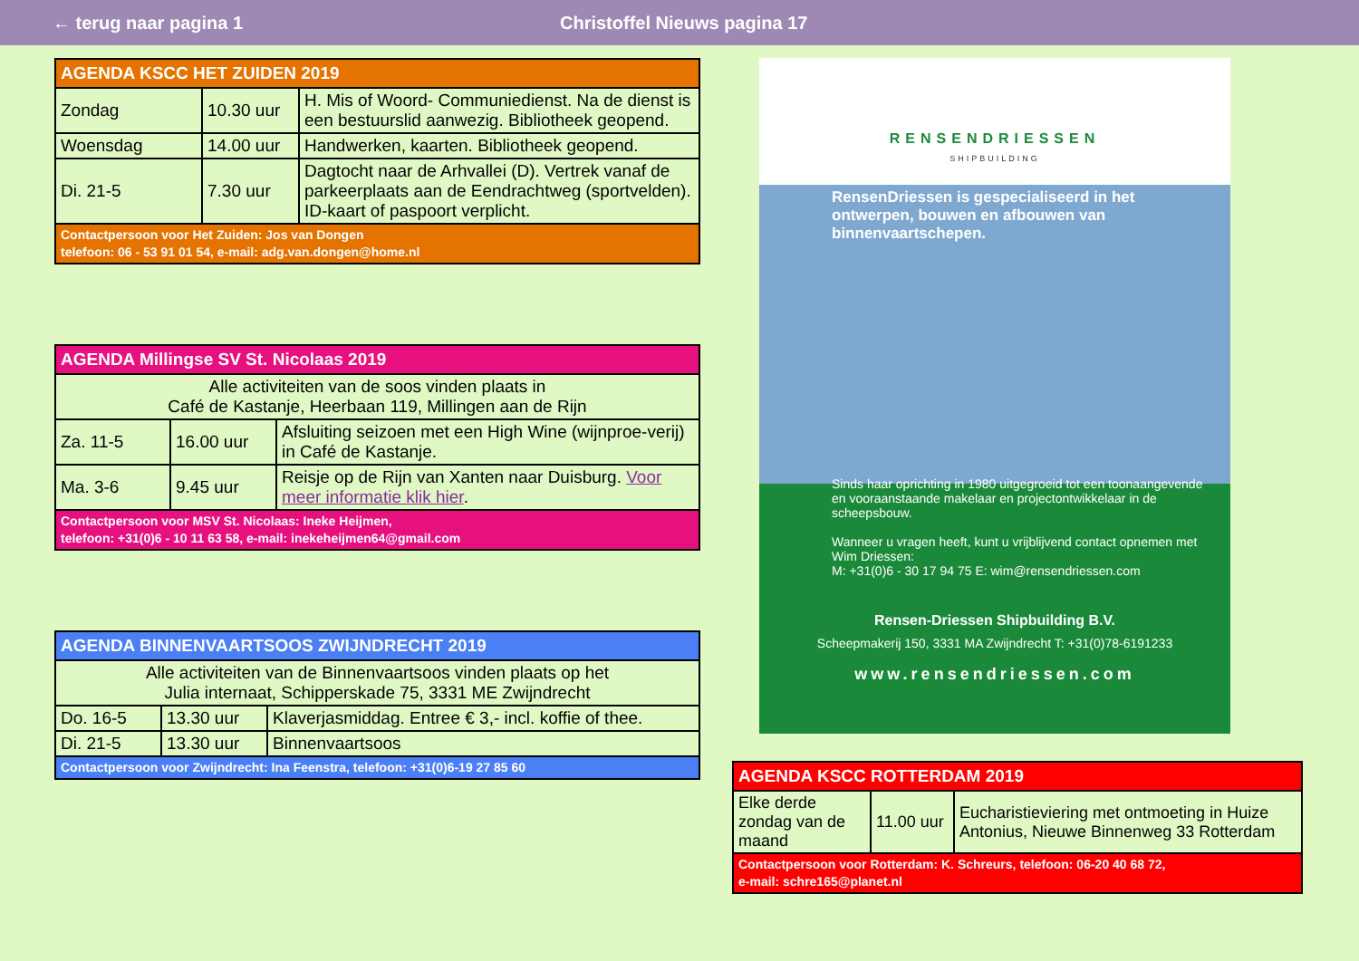← terug naar pagina 1 Christoffel Nieuws pagina 17
| AGENDA KSCC HET ZUIDEN 2019 | | |
| --- | --- | --- |
| Zondag | 10.30 uur | H. Mis of Woord- Communiedienst. Na de dienst is een bestuurslid aanwezig. Bibliotheek geopend. |
| Woensdag | 14.00 uur | Handwerken, kaarten. Bibliotheek geopend. |
| Di. 21-5 | 7.30 uur | Dagtocht naar de Arhvallei (D). Vertrek vanaf de parkeerplaats aan de Eendrachtweg (sportvelden). ID-kaart of paspoort verplicht. |
| Contactpersoon voor Het Zuiden: Jos van Dongen telefoon: 06 - 53 91 01 54, e-mail: adg.van.dongen@home.nl | | |
| AGENDA Millingse SV St. Nicolaas 2019 | | |
| --- | --- | --- |
| Alle activiteiten van de soos vinden plaats in Café de Kastanje, Heerbaan 119, Millingen aan de Rijn | | |
| Za. 11-5 | 16.00 uur | Afsluiting seizoen met een High Wine (wijnproe-verij) in Café de Kastanje. |
| Ma. 3-6 | 9.45 uur | Reisje op de Rijn van Xanten naar Duisburg. Voor meer informatie klik hier . |
| Contactpersoon voor MSV St. Nicolaas: Ineke Heijmen, telefoon: +31(0)6 - 10 11 63 58, e-mail: inekeheijmen64@gmail.com | | |
| AGENDA BINNENVAARTSOOS ZWIJNDRECHT 2019 | | |
| --- | --- | --- |
| Alle activiteiten van de Binnenvaartsoos vinden plaats op het Julia internaat, Schipperskade 75, 3331 ME Zwijndrecht | | |
| Do. 16-5 | 13.30 uur | Klaverjasmiddag. Entree € 3,- incl. koffie of thee. |
| Di. 21-5 | 13.30 uur | Binnenvaartsoos |
| Contactpersoon voor Zwijndrecht: Ina Feenstra, telefoon: +31(0)6-19 27 85 60 | | |
RENSENDRIESSEN
SHIPBUILDING
RensenDriessen is gespecialiseerd in het ontwerpen, bouwen en afbouwen van binnenvaartschepen.
Sinds haar oprichting in 1980 uitgegroeid tot een toonaangevende en vooraanstaande makelaar en projectontwikkelaar in de scheepsbouw.
Wanneer u vragen heeft, kunt u vrijblijvend contact opnemen met Wim Driessen:
M: +31(0)6 - 30 17 94 75 E: wim@rensendriessen.com
Rensen-Driessen Shipbuilding B.V.
Scheepmakerij 150, 3331 MA Zwijndrecht T: +31(0)78-6191233
www.rensendriessen.com
| AGENDA KSCC ROTTERDAM 2019 | | |
| --- | --- | --- |
| Elke derde zondag van de maand | 11.00 uur | Eucharistieviering met ontmoeting in Huize Antonius, Nieuwe Binnenweg 33 Rotterdam |
| Contactpersoon voor Rotterdam: K. Schreurs, telefoon: 06-20 40 68 72, e-mail: schre165@planet.nl | | |